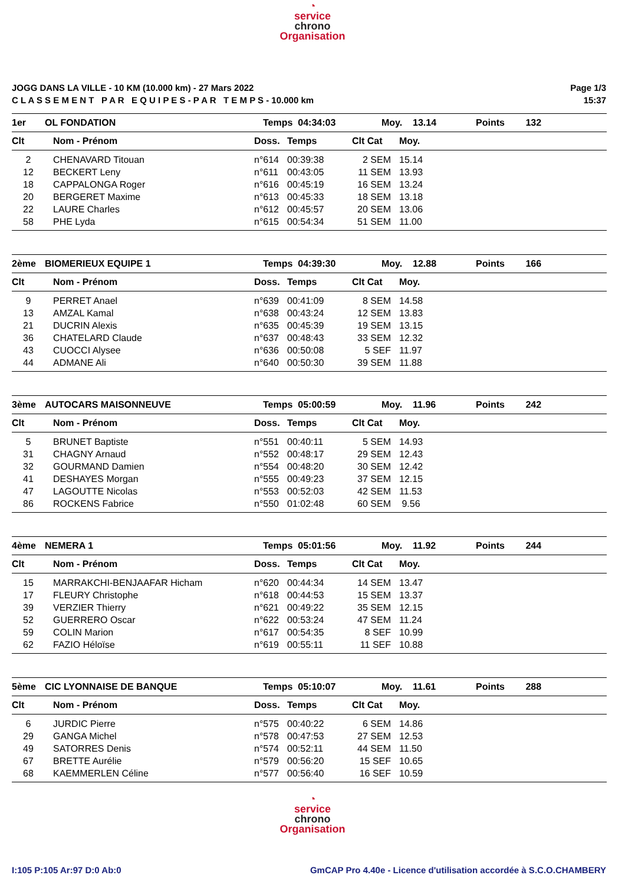◔
service
chrono
Organisation
JOGG DANS LA VILLE - 10 KM (10.000 km) - 27 Mars 2022
C L A S S E M E N T P A R E Q U I P E S - P A R T E M P S - 10.000 km
Page 1/3
15:37
| 1er | OL FONDATION | Temps 04:34:03 | | Moy. 13.14 | | Points 132 |
| Clt | Nom - Prénom | Doss. | Temps | Clt Cat | Moy. | |
| 2 | CHENAVARD Titouan | n°614 | 00:39:38 | 2 SEM | 15.14 | |
| 12 | BECKERT Leny | n°611 | 00:43:05 | 11 SEM | 13.93 | |
| 18 | CAPPALONGA Roger | n°616 | 00:45:19 | 16 SEM | 13.24 | |
| 20 | BERGERET Maxime | n°613 | 00:45:33 | 18 SEM | 13.18 | |
| 22 | LAURE Charles | n°612 | 00:45:57 | 20 SEM | 13.06 | |
| 58 | PHE Lyda | n°615 | 00:54:34 | 51 SEM | 11.00 | |
| 2ème | BIOMERIEUX EQUIPE 1 | Temps 04:39:30 | | Moy. 12.88 | | Points 166 |
| Clt | Nom - Prénom | Doss. | Temps | Clt Cat | Moy. | |
| 9 | PERRET Anael | n°639 | 00:41:09 | 8 SEM | 14.58 | |
| 13 | AMZAL Kamal | n°638 | 00:43:24 | 12 SEM | 13.83 | |
| 21 | DUCRIN Alexis | n°635 | 00:45:39 | 19 SEM | 13.15 | |
| 36 | CHATELARD Claude | n°637 | 00:48:43 | 33 SEM | 12.32 | |
| 43 | CUOCCI Alysee | n°636 | 00:50:08 | 5 SEF | 11.97 | |
| 44 | ADMANE Ali | n°640 | 00:50:30 | 39 SEM | 11.88 | |
| 3ème | AUTOCARS MAISONNEUVE | Temps 05:00:59 | | Moy. 11.96 | | Points 242 |
| Clt | Nom - Prénom | Doss. | Temps | Clt Cat | Moy. | |
| 5 | BRUNET Baptiste | n°551 | 00:40:11 | 5 SEM | 14.93 | |
| 31 | CHAGNY Arnaud | n°552 | 00:48:17 | 29 SEM | 12.43 | |
| 32 | GOURMAND Damien | n°554 | 00:48:20 | 30 SEM | 12.42 | |
| 41 | DESHAYES Morgan | n°555 | 00:49:23 | 37 SEM | 12.15 | |
| 47 | LAGOUTTE Nicolas | n°553 | 00:52:03 | 42 SEM | 11.53 | |
| 86 | ROCKENS Fabrice | n°550 | 01:02:48 | 60 SEM | 9.56 | |
| 4ème | NEMERA 1 | Temps 05:01:56 | | Moy. 11.92 | | Points 244 |
| Clt | Nom - Prénom | Doss. | Temps | Clt Cat | Moy. | |
| 15 | MARRAKCHI-BENJAAFAR Hicham | n°620 | 00:44:34 | 14 SEM | 13.47 | |
| 17 | FLEURY Christophe | n°618 | 00:44:53 | 15 SEM | 13.37 | |
| 39 | VERZIER Thierry | n°621 | 00:49:22 | 35 SEM | 12.15 | |
| 52 | GUERRERO Oscar | n°622 | 00:53:24 | 47 SEM | 11.24 | |
| 59 | COLIN Marion | n°617 | 00:54:35 | 8 SEF | 10.99 | |
| 62 | FAZIO Héloïse | n°619 | 00:55:11 | 11 SEF | 10.88 | |
| 5ème | CIC LYONNAISE DE BANQUE | Temps 05:10:07 | | Moy. 11.61 | | Points 288 |
| Clt | Nom - Prénom | Doss. | Temps | Clt Cat | Moy. | |
| 6 | JURDIC Pierre | n°575 | 00:40:22 | 6 SEM | 14.86 | |
| 29 | GANGA Michel | n°578 | 00:47:53 | 27 SEM | 12.53 | |
| 49 | SATORRES Denis | n°574 | 00:52:11 | 44 SEM | 11.50 | |
| 67 | BRETTE Aurélie | n°579 | 00:56:20 | 15 SEF | 10.65 | |
| 68 | KAEMMERLEN Céline | n°577 | 00:56:40 | 16 SEF | 10.59 | |
◔
service
chrono
Organisation
I:105 P:105 Ar:97 D:0 Ab:0 GmCAP Pro 4.40e - Licence d'utilisation accordée à S.C.O.CHAMBERY